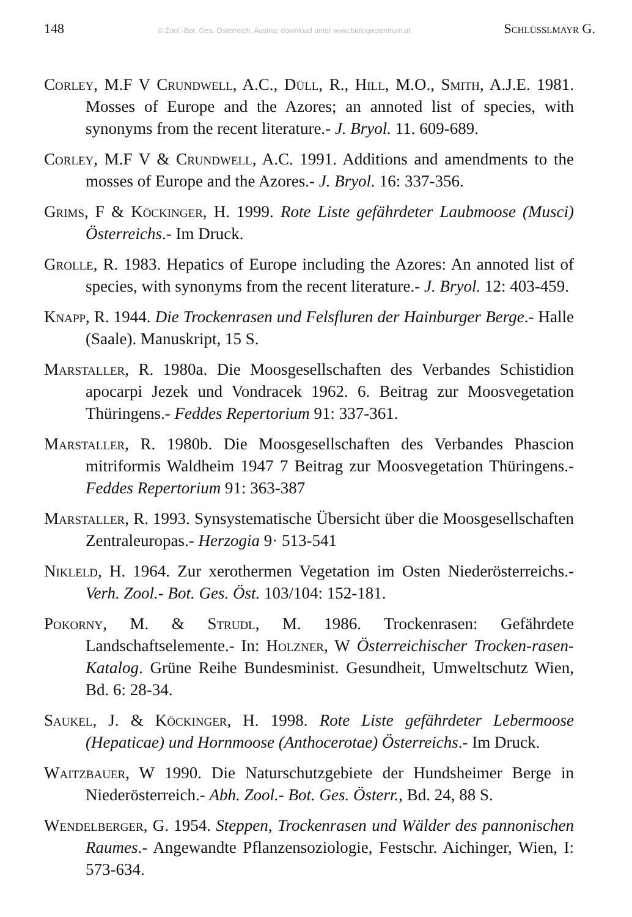148 © Zool.-Bot. Ges. Österreich, Austria; download unter www.biologiezentrum.at Schlüsslmayr G.
Corley, M.F V Crundwell, A.C., Düll, R., Hill, M.O., Smith, A.J.E. 1981. Mosses of Europe and the Azores; an annoted list of species, with synonyms from the recent literature.- J. Bryol. 11. 609-689.
Corley, M.F V & Crundwell, A.C. 1991. Additions and amendments to the mosses of Europe and the Azores.- J. Bryol. 16: 337-356.
Grims, F & Köckinger, H. 1999. Rote Liste gefährdeter Laubmoose (Musci) Österreichs.- Im Druck.
Grolle, R. 1983. Hepatics of Europe including the Azores: An annoted list of species, with synonyms from the recent literature.- J. Bryol. 12: 403-459.
Knapp, R. 1944. Die Trockenrasen und Felsfluren der Hainburger Berge.- Halle (Saale). Manuskript, 15 S.
Marstaller, R. 1980a. Die Moosgesellschaften des Verbandes Schistidion apocarpi Jezek und Vondracek 1962. 6. Beitrag zur Moosvegetation Thüringens.- Feddes Repertorium 91: 337-361.
Marstaller, R. 1980b. Die Moosgesellschaften des Verbandes Phascion mitriformis Waldheim 1947 7 Beitrag zur Moosvegetation Thüringens.- Feddes Repertorium 91: 363-387
Marstaller, R. 1993. Synsystematische Übersicht über die Moosgesellschaften Zentraleuropas.- Herzogia 9· 513-541
Nikleld, H. 1964. Zur xerothermen Vegetation im Osten Niederösterreichs.- Verh. Zool.- Bot. Ges. Öst. 103/104: 152-181.
Pokorny, M. & Strudl, M. 1986. Trockenrasen: Gefährdete Landschaftselemente.- In: Holzner, W Österreichischer Trocken-rasen-Katalog. Grüne Reihe Bundesminist. Gesundheit, Umweltschutz Wien, Bd. 6: 28-34.
Saukel, J. & Köckinger, H. 1998. Rote Liste gefährdeter Lebermoose (Hepaticae) und Hornmoose (Anthocerotae) Österreichs.- Im Druck.
Waitzbauer, W 1990. Die Naturschutzgebiete der Hundsheimer Berge in Niederösterreich.- Abh. Zool.- Bot. Ges. Österr., Bd. 24, 88 S.
Wendelberger, G. 1954. Steppen, Trockenrasen und Wälder des pannonischen Raumes.- Angewandte Pflanzensoziologie, Festschr. Aichinger, Wien, I: 573-634.